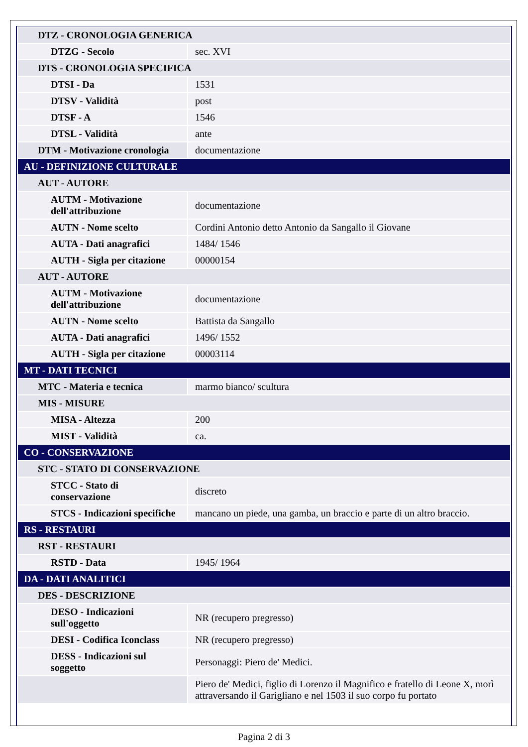| DTZ - CRONOLOGIA GENERICA | |
| DTZG - Secolo | sec. XVI |
| DTS - CRONOLOGIA SPECIFICA | |
| DTSI - Da | 1531 |
| DTSV - Validità | post |
| DTSF - A | 1546 |
| DTSL - Validità | ante |
| DTM - Motivazione cronologia | documentazione |
| AU - DEFINIZIONE CULTURALE | |
| AUT - AUTORE | |
| AUTM - Motivazione dell'attribuzione | documentazione |
| AUTN - Nome scelto | Cordini Antonio detto Antonio da Sangallo il Giovane |
| AUTA - Dati anagrafici | 1484/ 1546 |
| AUTH - Sigla per citazione | 00000154 |
| AUT - AUTORE | |
| AUTM - Motivazione dell'attribuzione | documentazione |
| AUTN - Nome scelto | Battista da Sangallo |
| AUTA - Dati anagrafici | 1496/ 1552 |
| AUTH - Sigla per citazione | 00003114 |
| MT - DATI TECNICI | |
| MTC - Materia e tecnica | marmo bianco/ scultura |
| MIS - MISURE | |
| MISA - Altezza | 200 |
| MIST - Validità | ca. |
| CO - CONSERVAZIONE | |
| STC - STATO DI CONSERVAZIONE | |
| STCC - Stato di conservazione | discreto |
| STCS - Indicazioni specifiche | mancano un piede, una gamba, un braccio e parte di un altro braccio. |
| RS - RESTAURI | |
| RST - RESTAURI | |
| RSTD - Data | 1945/ 1964 |
| DA - DATI ANALITICI | |
| DES - DESCRIZIONE | |
| DESO - Indicazioni sull'oggetto | NR (recupero pregresso) |
| DESI - Codifica Iconclass | NR (recupero pregresso) |
| DESS - Indicazioni sul soggetto | Personaggi: Piero de' Medici. |
| | Piero de' Medici, figlio di Lorenzo il Magnifico e fratello di Leone X, morì attraversando il Garigliano e nel 1503 il suo corpo fu portato |
Pagina 2 di 3